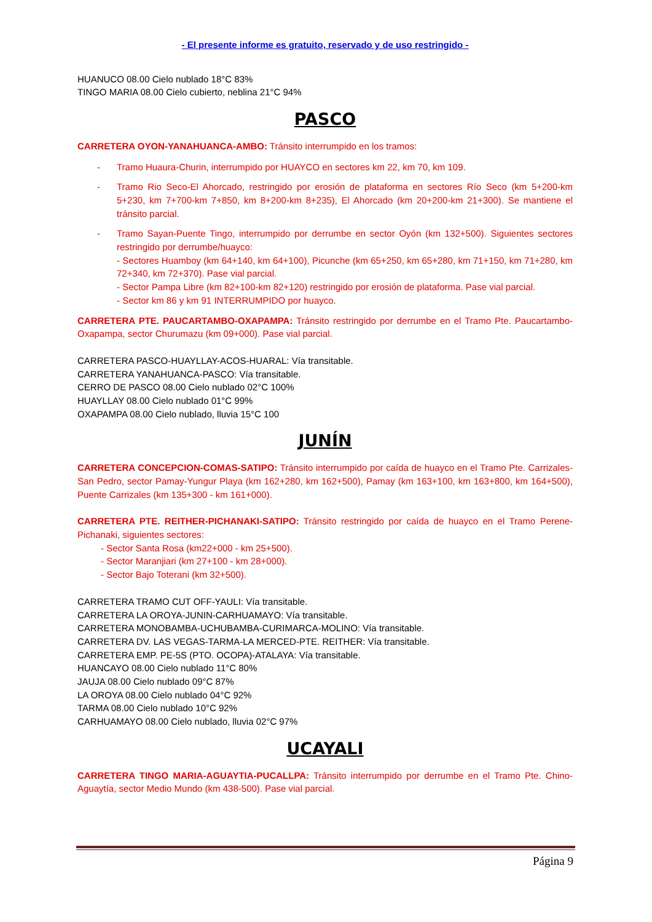- El presente informe es gratuito, reservado y de uso restringido -
HUANUCO 08.00 Cielo nublado 18°C 83%
TINGO MARIA 08.00 Cielo cubierto, neblina 21°C 94%
PASCO
CARRETERA OYON-YANAHUANCA-AMBO: Tránsito interrumpido en los tramos:
- Tramo Huaura-Churin, interrumpido por HUAYCO en sectores km 22, km 70, km 109.
- Tramo Rio Seco-El Ahorcado, restringido por erosión de plataforma en sectores Río Seco (km 5+200-km 5+230, km 7+700-km 7+850, km 8+200-km 8+235), El Ahorcado (km 20+200-km 21+300). Se mantiene el tránsito parcial.
- Tramo Sayan-Puente Tingo, interrumpido por derrumbe en sector Oyón (km 132+500). Siguientes sectores restringido por derrumbe/huayco:
- Sectores Huamboy (km 64+140, km 64+100), Picunche (km 65+250, km 65+280, km 71+150, km 71+280, km 72+340, km 72+370). Pase vial parcial.
- Sector Pampa Libre (km 82+100-km 82+120) restringido por erosión de plataforma. Pase vial parcial.
- Sector km 86 y km 91 INTERRUMPIDO por huayco.
CARRETERA PTE. PAUCARTAMBO-OXAPAMPA: Tránsito restringido por derrumbe en el Tramo Pte. Paucartambo-Oxapampa, sector Churumazu (km 09+000). Pase vial parcial.
CARRETERA PASCO-HUAYLLAY-ACOS-HUARAL: Vía transitable.
CARRETERA YANAHUANCA-PASCO: Vía transitable.
CERRO DE PASCO 08.00 Cielo nublado 02°C 100%
HUAYLLAY 08.00 Cielo nublado 01°C 99%
OXAPAMPA 08.00 Cielo nublado, lluvia 15°C 100
JUNÍN
CARRETERA CONCEPCION-COMAS-SATIPO: Tránsito interrumpido por caída de huayco en el Tramo Pte. Carrizales-San Pedro, sector Pamay-Yungur Playa (km 162+280, km 162+500), Pamay (km 163+100, km 163+800, km 164+500), Puente Carrizales (km 135+300 - km 161+000).
CARRETERA PTE. REITHER-PICHANAKI-SATIPO: Tránsito restringido por caída de huayco en el Tramo Perene-Pichanaki, siguientes sectores:
- Sector Santa Rosa (km22+000 - km 25+500).
- Sector Maranjiari (km 27+100 - km 28+000).
- Sector Bajo Toterani (km 32+500).
CARRETERA TRAMO CUT OFF-YAULI: Vía transitable.
CARRETERA LA OROYA-JUNIN-CARHUAMAYO: Vía transitable.
CARRETERA MONOBAMBA-UCHUBAMBA-CURIMARCA-MOLINO: Vía transitable.
CARRETERA DV. LAS VEGAS-TARMA-LA MERCED-PTE. REITHER: Vía transitable.
CARRETERA EMP. PE-5S (PTO. OCOPA)-ATALAYA: Vía transitable.
HUANCAYO 08.00 Cielo nublado 11°C 80%
JAUJA 08.00 Cielo nublado 09°C 87%
LA OROYA 08.00 Cielo nublado 04°C 92%
TARMA 08.00 Cielo nublado 10°C 92%
CARHUAMAYO 08.00 Cielo nublado, lluvia 02°C 97%
UCAYALI
CARRETERA TINGO MARIA-AGUAYTIA-PUCALLPA: Tránsito interrumpido por derrumbe en el Tramo Pte. Chino-Aguaytía, sector Medio Mundo (km 438-500). Pase vial parcial.
Página 9